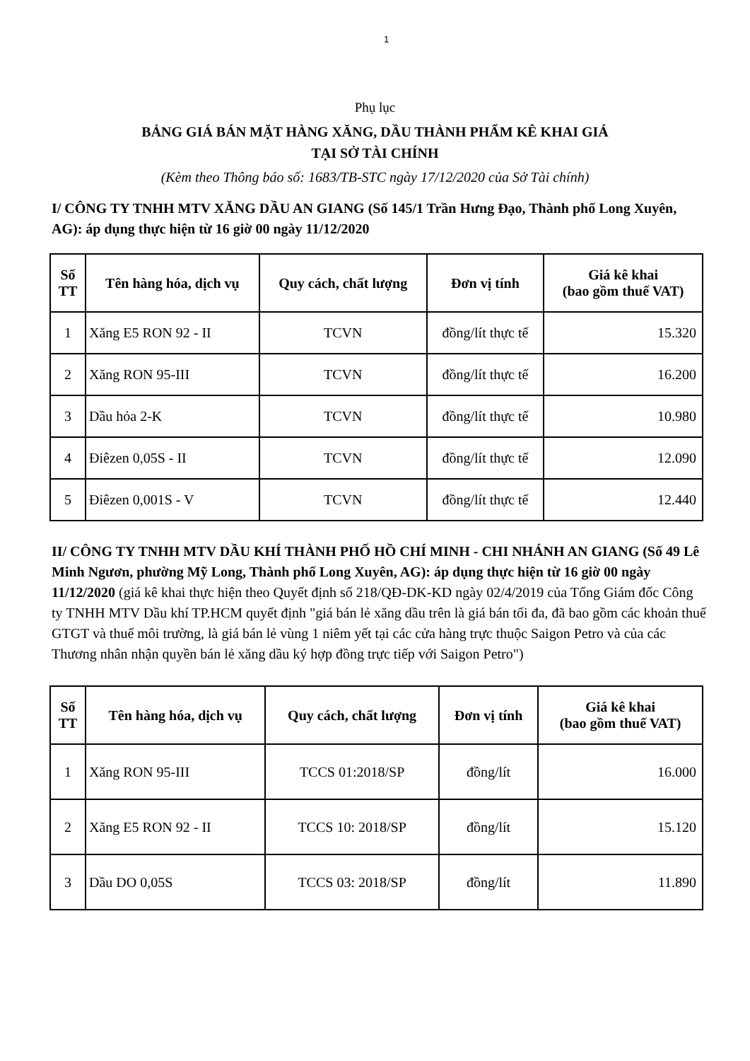1
Phụ lục
BẢNG GIÁ BÁN MẶT HÀNG XĂNG, DẦU THÀNH PHẨM KÊ KHAI GIÁ
TẠI SỞ TÀI CHÍNH
(Kèm theo Thông báo số: 1683/TB-STC ngày 17/12/2020 của Sở Tài chính)
I/ CÔNG TY TNHH MTV XĂNG DẦU AN GIANG (Số 145/1 Trần Hưng Đạo, Thành phố Long Xuyên, AG): áp dụng thực hiện từ 16 giờ 00 ngày 11/12/2020
| Số TT | Tên hàng hóa, dịch vụ | Quy cách, chất lượng | Đơn vị tính | Giá kê khai (bao gồm thuế VAT) |
| --- | --- | --- | --- | --- |
| 1 | Xăng E5 RON 92 - II | TCVN | đồng/lít thực tế | 15.320 |
| 2 | Xăng RON 95-III | TCVN | đồng/lít thực tế | 16.200 |
| 3 | Dầu hỏa 2-K | TCVN | đồng/lít thực tế | 10.980 |
| 4 | Điêzen 0,05S - II | TCVN | đồng/lít thực tế | 12.090 |
| 5 | Điêzen 0,001S - V | TCVN | đồng/lít thực tế | 12.440 |
II/ CÔNG TY TNHH MTV DẦU KHÍ THÀNH PHỐ HỒ CHÍ MINH - CHI NHÁNH AN GIANG (Số 49 Lê Minh Ngươn, phường Mỹ Long, Thành phố Long Xuyên, AG): áp dụng thực hiện từ 16 giờ 00 ngày 11/12/2020 (giá kê khai thực hiện theo Quyết định số 218/QĐ-DK-KD ngày 02/4/2019 của Tổng Giám đốc Công ty TNHH MTV Dầu khí TP.HCM quyết định "giá bán lẻ xăng dầu trên là giá bán tối đa, đã bao gồm các khoản thuế GTGT và thuế môi trường, là giá bán lẻ vùng 1 niêm yết tại các cửa hàng trực thuộc Saigon Petro và của các Thương nhân nhận quyền bán lẻ xăng dầu ký hợp đồng trực tiếp với Saigon Petro")
| Số TT | Tên hàng hóa, dịch vụ | Quy cách, chất lượng | Đơn vị tính | Giá kê khai (bao gồm thuế VAT) |
| --- | --- | --- | --- | --- |
| 1 | Xăng RON 95-III | TCCS 01:2018/SP | đồng/lít | 16.000 |
| 2 | Xăng E5 RON 92 - II | TCCS 10: 2018/SP | đồng/lít | 15.120 |
| 3 | Dầu DO 0,05S | TCCS 03: 2018/SP | đồng/lít | 11.890 |